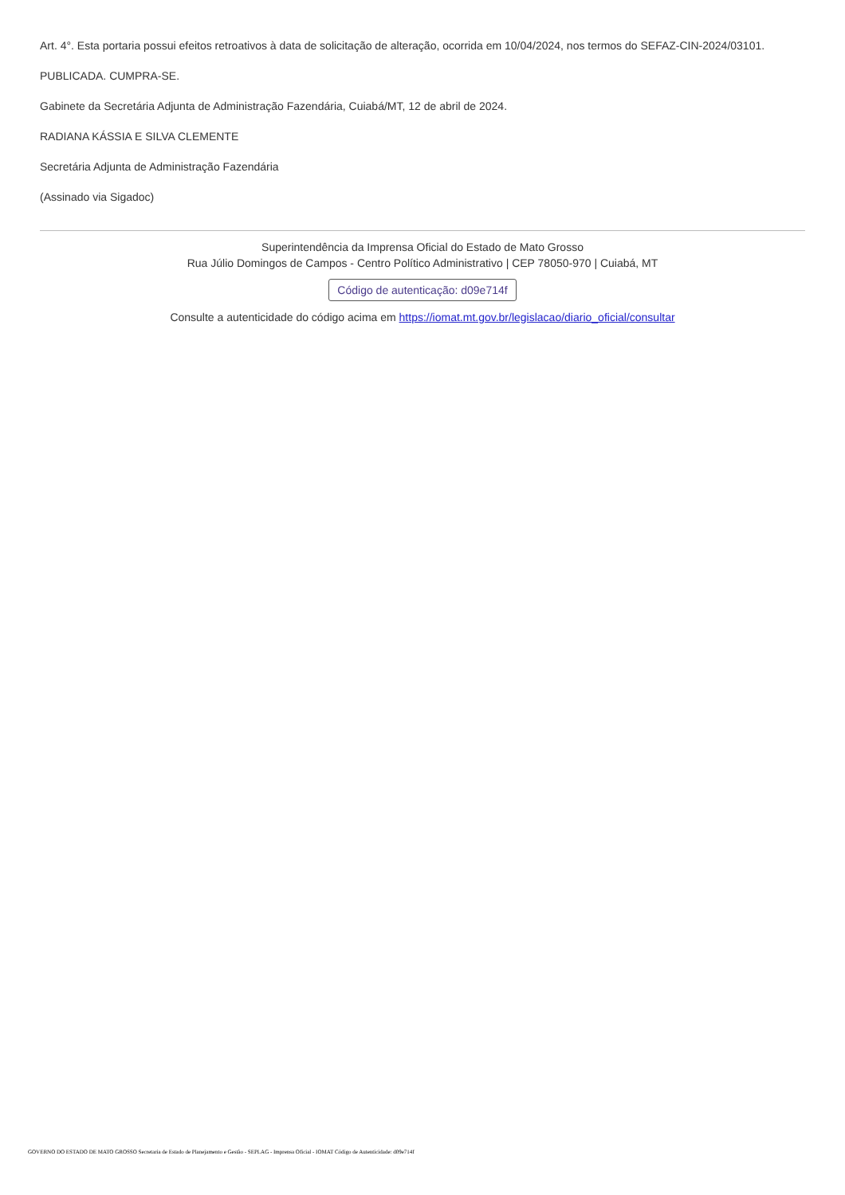Art. 4°. Esta portaria possui efeitos retroativos à data de solicitação de alteração, ocorrida em 10/04/2024, nos termos do SEFAZ-CIN-2024/03101.
PUBLICADA. CUMPRA-SE.
Gabinete da Secretária Adjunta de Administração Fazendária, Cuiabá/MT, 12 de abril de 2024.
RADIANA KÁSSIA E SILVA CLEMENTE
Secretária Adjunta de Administração Fazendária
(Assinado via Sigadoc)
Superintendência da Imprensa Oficial do Estado de Mato Grosso
Rua Júlio Domingos de Campos - Centro Político Administrativo | CEP 78050-970 | Cuiabá, MT
Código de autenticação: d09e714f
Consulte a autenticidade do código acima em https://iomat.mt.gov.br/legislacao/diario_oficial/consultar
GOVERNO DO ESTADO DE MATO GROSSO Secretaria de Estado de Planejamento e Gestão - SEPLAG - Imprensa Oficial - IOMAT Código de Autenticidade: d09e714f